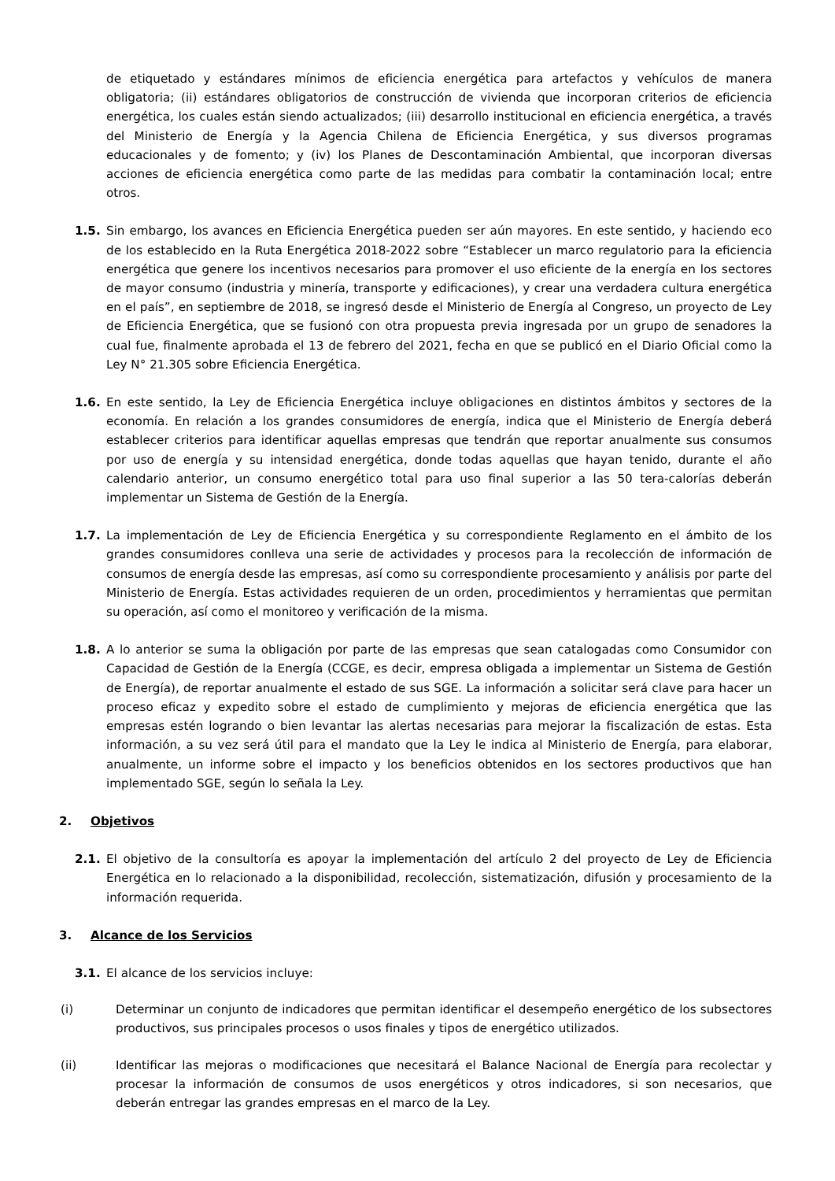de etiquetado y estándares mínimos de eficiencia energética para artefactos y vehículos de manera obligatoria; (ii) estándares obligatorios de construcción de vivienda que incorporan criterios de eficiencia energética, los cuales están siendo actualizados; (iii) desarrollo institucional en eficiencia energética, a través del Ministerio de Energía y la Agencia Chilena de Eficiencia Energética, y sus diversos programas educacionales y de fomento; y (iv) los Planes de Descontaminación Ambiental, que incorporan diversas acciones de eficiencia energética como parte de las medidas para combatir la contaminación local; entre otros.
1.5. Sin embargo, los avances en Eficiencia Energética pueden ser aún mayores. En este sentido, y haciendo eco de los establecido en la Ruta Energética 2018-2022 sobre “Establecer un marco regulatorio para la eficiencia energética que genere los incentivos necesarios para promover el uso eficiente de la energía en los sectores de mayor consumo (industria y minería, transporte y edificaciones), y crear una verdadera cultura energética en el país”, en septiembre de 2018, se ingresó desde el Ministerio de Energía al Congreso, un proyecto de Ley de Eficiencia Energética, que se fusionó con otra propuesta previa ingresada por un grupo de senadores la cual fue, finalmente aprobada el 13 de febrero del 2021, fecha en que se publicó en el Diario Oficial como la Ley N° 21.305 sobre Eficiencia Energética.
1.6. En este sentido, la Ley de Eficiencia Energética incluye obligaciones en distintos ámbitos y sectores de la economía. En relación a los grandes consumidores de energía, indica que el Ministerio de Energía deberá establecer criterios para identificar aquellas empresas que tendrán que reportar anualmente sus consumos por uso de energía y su intensidad energética, donde todas aquellas que hayan tenido, durante el año calendario anterior, un consumo energético total para uso final superior a las 50 tera-calorías deberán implementar un Sistema de Gestión de la Energía.
1.7. La implementación de Ley de Eficiencia Energética y su correspondiente Reglamento en el ámbito de los grandes consumidores conlleva una serie de actividades y procesos para la recolección de información de consumos de energía desde las empresas, así como su correspondiente procesamiento y análisis por parte del Ministerio de Energía. Estas actividades requieren de un orden, procedimientos y herramientas que permitan su operación, así como el monitoreo y verificación de la misma.
1.8. A lo anterior se suma la obligación por parte de las empresas que sean catalogadas como Consumidor con Capacidad de Gestión de la Energía (CCGE, es decir, empresa obligada a implementar un Sistema de Gestión de Energía), de reportar anualmente el estado de sus SGE. La información a solicitar será clave para hacer un proceso eficaz y expedito sobre el estado de cumplimiento y mejoras de eficiencia energética que las empresas estén logrando o bien levantar las alertas necesarias para mejorar la fiscalización de estas. Esta información, a su vez será útil para el mandato que la Ley le indica al Ministerio de Energía, para elaborar, anualmente, un informe sobre el impacto y los beneficios obtenidos en los sectores productivos que han implementado SGE, según lo señala la Ley.
2. Objetivos
2.1. El objetivo de la consultoría es apoyar la implementación del artículo 2 del proyecto de Ley de Eficiencia Energética en lo relacionado a la disponibilidad, recolección, sistematización, difusión y procesamiento de la información requerida.
3. Alcance de los Servicios
3.1. El alcance de los servicios incluye:
(i) Determinar un conjunto de indicadores que permitan identificar el desempeño energético de los subsectores productivos, sus principales procesos o usos finales y tipos de energético utilizados.
(ii) Identificar las mejoras o modificaciones que necesitará el Balance Nacional de Energía para recolectar y procesar la información de consumos de usos energéticos y otros indicadores, si son necesarios, que deberán entregar las grandes empresas en el marco de la Ley.